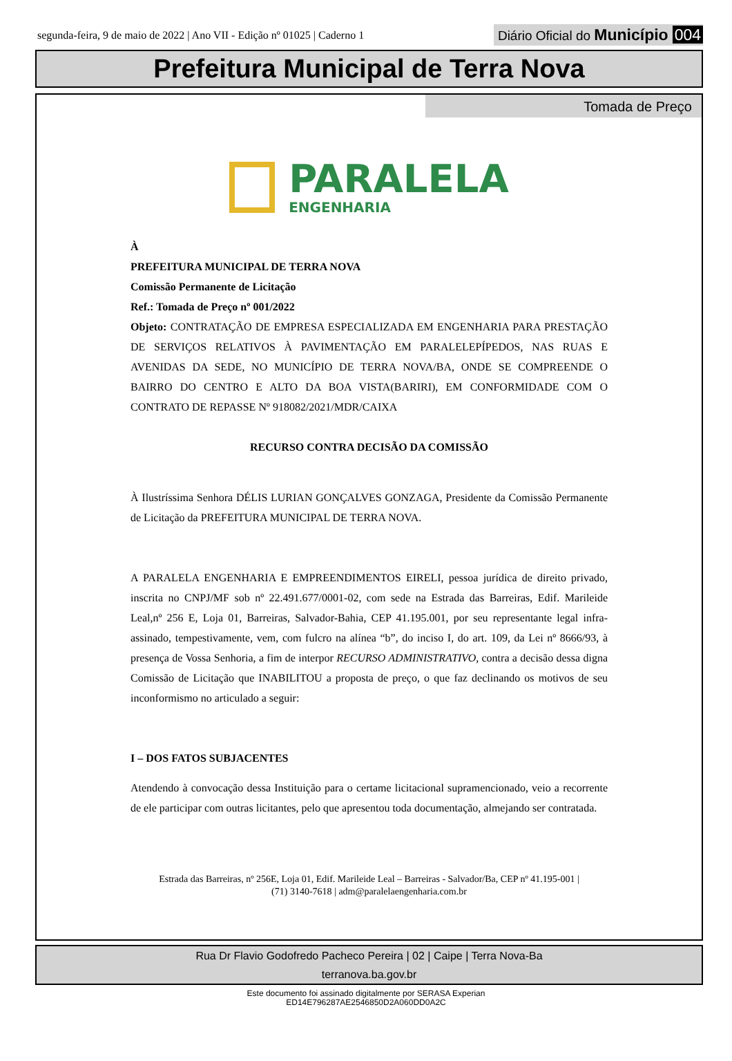segunda-feira, 9 de maio de 2022 | Ano VII - Edição nº 01025 | Caderno 1
Diário Oficial do Município 004
Prefeitura Municipal de Terra Nova
Tomada de Preço
PARALELA
ENGENHARIA
À
PREFEITURA MUNICIPAL DE TERRA NOVA
Comissão Permanente de Licitação
Ref.: Tomada de Preço nº 001/2022
Objeto: CONTRATAÇÃO DE EMPRESA ESPECIALIZADA EM ENGENHARIA PARA PRESTAÇÃO DE SERVIÇOS RELATIVOS À PAVIMENTAÇÃO EM PARALELEPÍPEDOS, NAS RUAS E AVENIDAS DA SEDE, NO MUNICÍPIO DE TERRA NOVA/BA, ONDE SE COMPREENDE O BAIRRO DO CENTRO E ALTO DA BOA VISTA(BARIRI), EM CONFORMIDADE COM O CONTRATO DE REPASSE Nº 918082/2021/MDR/CAIXA
RECURSO CONTRA DECISÃO DA COMISSÃO
À Ilustríssima Senhora DÉLIS LURIAN GONÇALVES GONZAGA, Presidente da Comissão Permanente de Licitação da PREFEITURA MUNICIPAL DE TERRA NOVA.
A PARALELA ENGENHARIA E EMPREENDIMENTOS EIRELI, pessoa jurídica de direito privado, inscrita no CNPJ/MF sob nº 22.491.677/0001-02, com sede na Estrada das Barreiras, Edif. Marileide Leal,nº 256 E, Loja 01, Barreiras, Salvador-Bahia, CEP 41.195.001, por seu representante legal infra-assinado, tempestivamente, vem, com fulcro na alínea “b”, do inciso I, do art. 109, da Lei nº 8666/93, à presença de Vossa Senhoria, a fim de interpor RECURSO ADMINISTRATIVO, contra a decisão dessa digna Comissão de Licitação que INABILITOU a proposta de preço, o que faz declinando os motivos de seu inconformismo no articulado a seguir:
I – DOS FATOS SUBJACENTES
Atendendo à convocação dessa Instituição para o certame licitacional supramencionado, veio a recorrente de ele participar com outras licitantes, pelo que apresentou toda documentação, almejando ser contratada.
Estrada das Barreiras, nº 256E, Loja 01, Edif. Marileide Leal – Barreiras - Salvador/Ba, CEP nº 41.195-001 |
(71) 3140-7618 | adm@paralelaengenharia.com.br
Rua Dr Flavio Godofredo Pacheco Pereira | 02 | Caipe | Terra Nova-Ba
terranova.ba.gov.br
Este documento foi assinado digitalmente por SERASA Experian
ED14E796287AE2546850D2A060DD0A2C